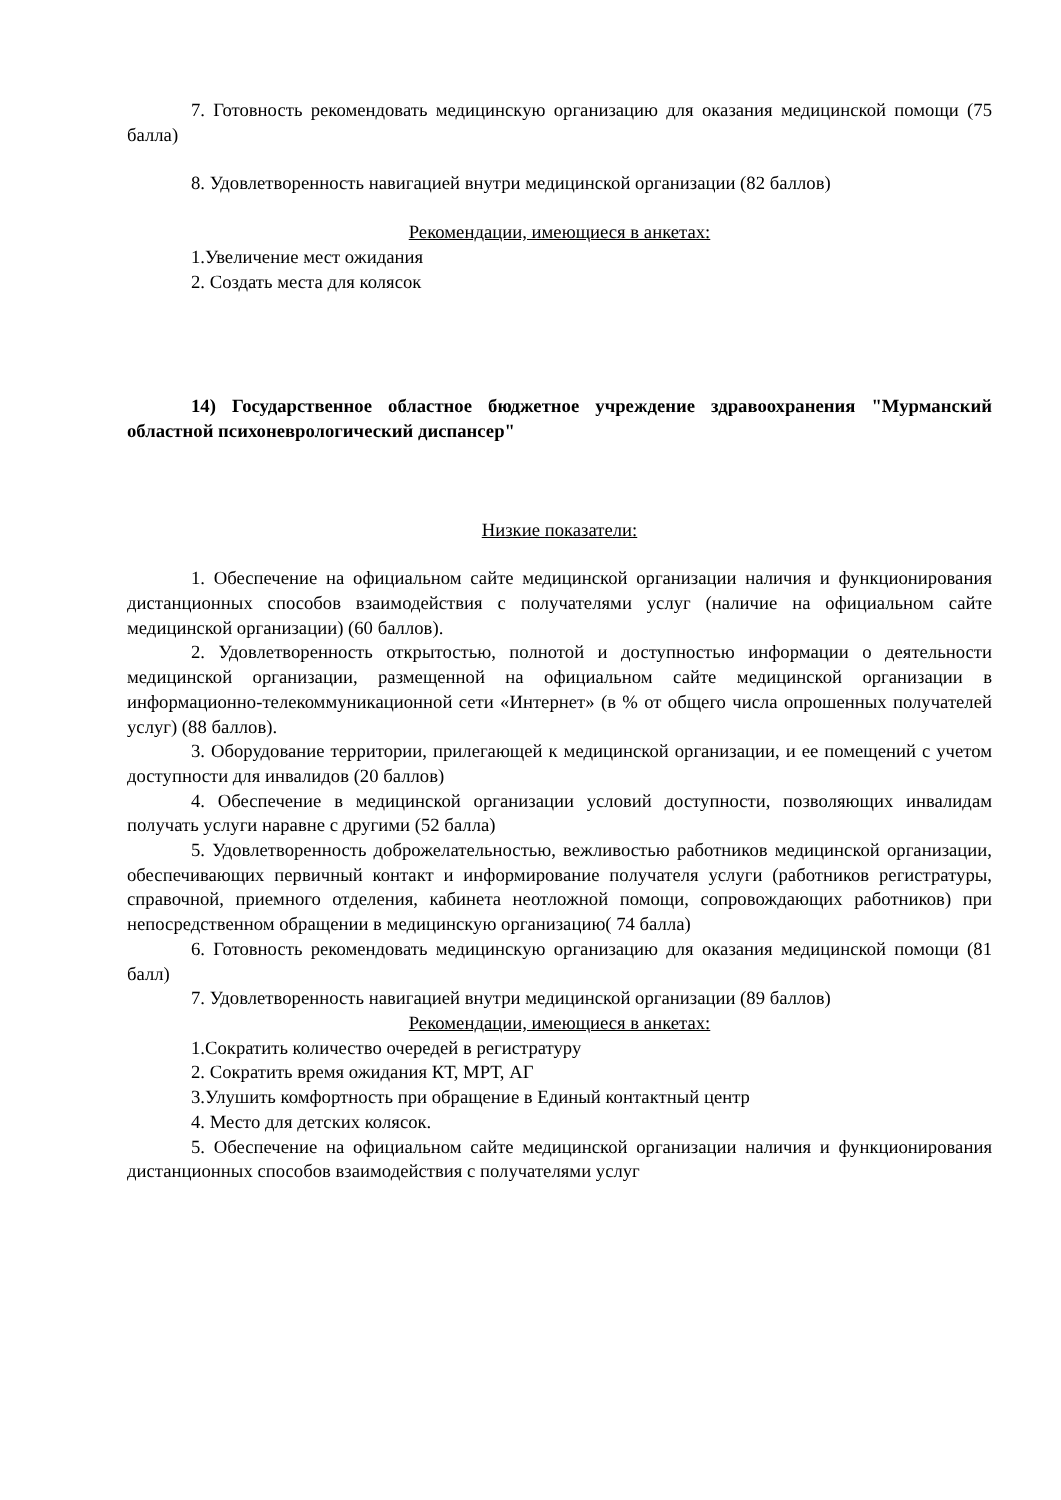7. Готовность рекомендовать медицинскую организацию для оказания медицинской помощи (75 балла)
8. Удовлетворенность навигацией внутри медицинской организации (82 баллов)
Рекомендации, имеющиеся в анкетах:
1.Увеличение мест ожидания
2. Создать места для колясок
14) Государственное областное бюджетное учреждение здравоохранения "Мурманский областной психоневрологический диспансер"
Низкие показатели:
1. Обеспечение на официальном сайте медицинской организации наличия и функционирования дистанционных способов взаимодействия с получателями услуг (наличие на официальном сайте медицинской организации) (60 баллов).
2. Удовлетворенность открытостью, полнотой и доступностью информации о деятельности медицинской организации, размещенной на официальном сайте медицинской организации в информационно-телекоммуникационной сети «Интернет» (в % от общего числа опрошенных получателей услуг) (88 баллов).
3. Оборудование территории, прилегающей к медицинской организации, и ее помещений с учетом доступности для инвалидов (20 баллов)
4. Обеспечение в медицинской организации условий доступности, позволяющих инвалидам получать услуги наравне с другими (52 балла)
5. Удовлетворенность доброжелательностью, вежливостью работников медицинской организации, обеспечивающих первичный контакт и информирование получателя услуги (работников регистратуры, справочной, приемного отделения, кабинета неотложной помощи, сопровождающих работников) при непосредственном обращении в медицинскую организацию( 74 балла)
6. Готовность рекомендовать медицинскую организацию для оказания медицинской помощи (81 балл)
7. Удовлетворенность навигацией внутри медицинской организации (89 баллов)
Рекомендации, имеющиеся в анкетах:
1.Сократить количество очередей в регистратуру
2. Сократить время ожидания КТ, МРТ, АГ
3.Улушить комфортность при обращение в Единый контактный центр
4. Место для детских колясок.
5. Обеспечение на официальном сайте медицинской организации наличия и функционирования дистанционных способов взаимодействия с получателями услуг